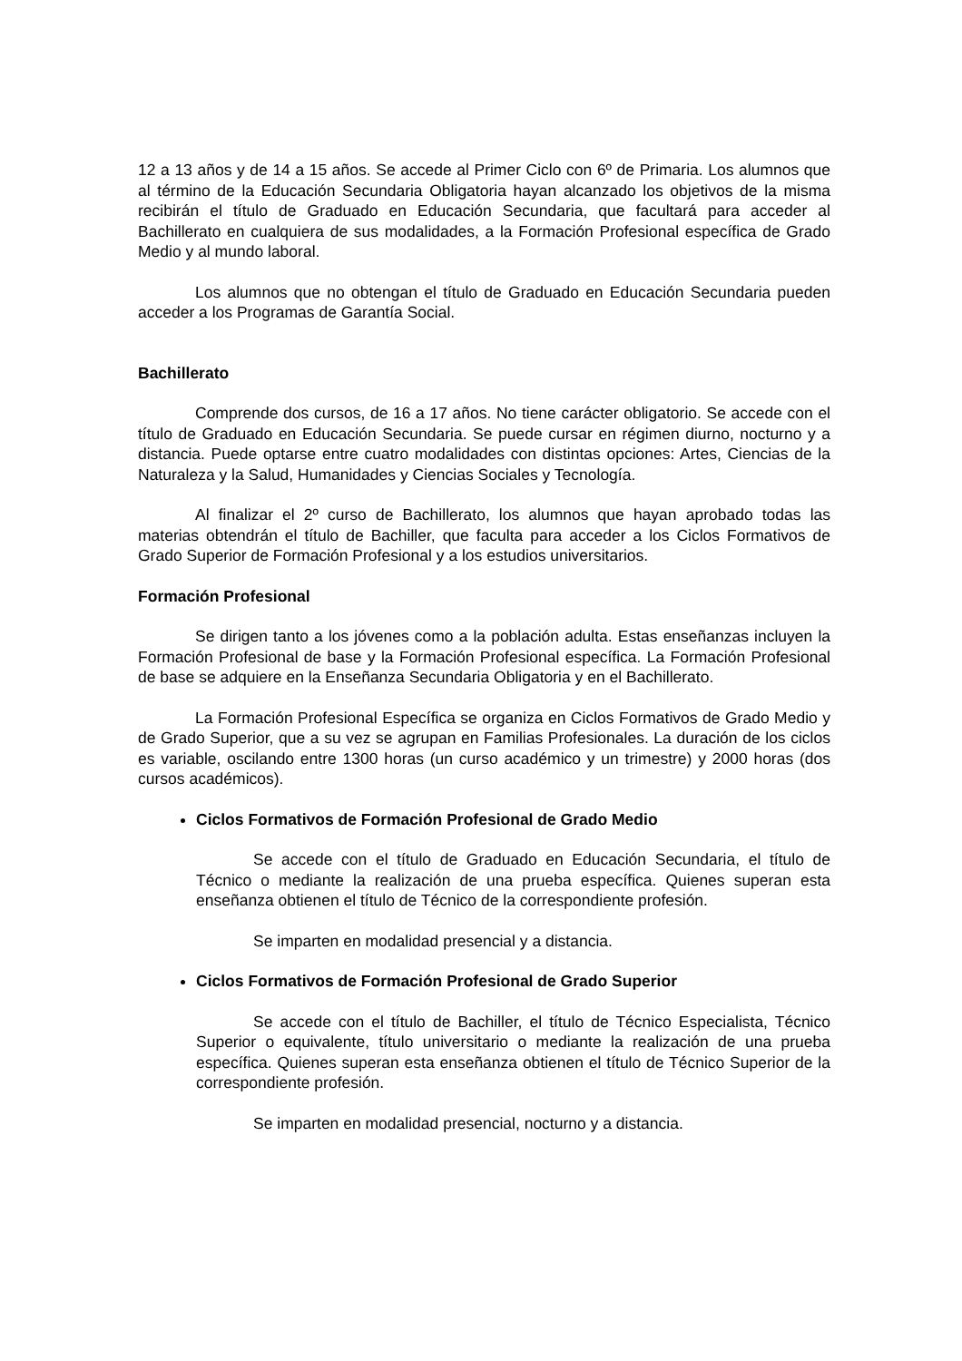12 a 13 años y de 14 a 15 años. Se accede al Primer Ciclo con 6º de Primaria. Los alumnos que al término de la Educación Secundaria Obligatoria hayan alcanzado los objetivos de la misma recibirán el título de Graduado en Educación Secundaria, que facultará para acceder al Bachillerato en cualquiera de sus modalidades, a la Formación Profesional específica de Grado Medio y al mundo laboral.
Los alumnos que no obtengan el título de Graduado en Educación Secundaria pueden acceder a los Programas de Garantía Social.
Bachillerato
Comprende dos cursos, de 16 a 17 años. No tiene carácter obligatorio. Se accede con el título de Graduado en Educación Secundaria. Se puede cursar en régimen diurno, nocturno y a distancia. Puede optarse entre cuatro modalidades con distintas opciones: Artes, Ciencias de la Naturaleza y la Salud, Humanidades y Ciencias Sociales y Tecnología.
Al finalizar el 2º curso de Bachillerato, los alumnos que hayan aprobado todas las materias obtendrán el título de Bachiller, que faculta para acceder a los Ciclos Formativos de Grado Superior de Formación Profesional y a los estudios universitarios.
Formación Profesional
Se dirigen tanto a los jóvenes como a la población adulta. Estas enseñanzas incluyen la Formación Profesional de base y la Formación Profesional específica. La Formación Profesional de base se adquiere en la Enseñanza Secundaria Obligatoria y en el Bachillerato.
La Formación Profesional Específica se organiza en Ciclos Formativos de Grado Medio y de Grado Superior, que a su vez se agrupan en Familias Profesionales. La duración de los ciclos es variable, oscilando entre 1300 horas (un curso académico y un trimestre) y 2000 horas (dos cursos académicos).
Ciclos Formativos de Formación Profesional de Grado Medio
Se accede con el título de Graduado en Educación Secundaria, el título de Técnico o mediante la realización de una prueba específica. Quienes superan esta enseñanza obtienen el título de Técnico de la correspondiente profesión.
Se imparten en modalidad presencial y a distancia.
Ciclos Formativos de Formación Profesional de Grado Superior
Se accede con el título de Bachiller, el título de Técnico Especialista, Técnico Superior o equivalente, título universitario o mediante la realización de una prueba específica. Quienes superan esta enseñanza obtienen el título de Técnico Superior de la correspondiente profesión.
Se imparten en modalidad presencial, nocturno y a distancia.